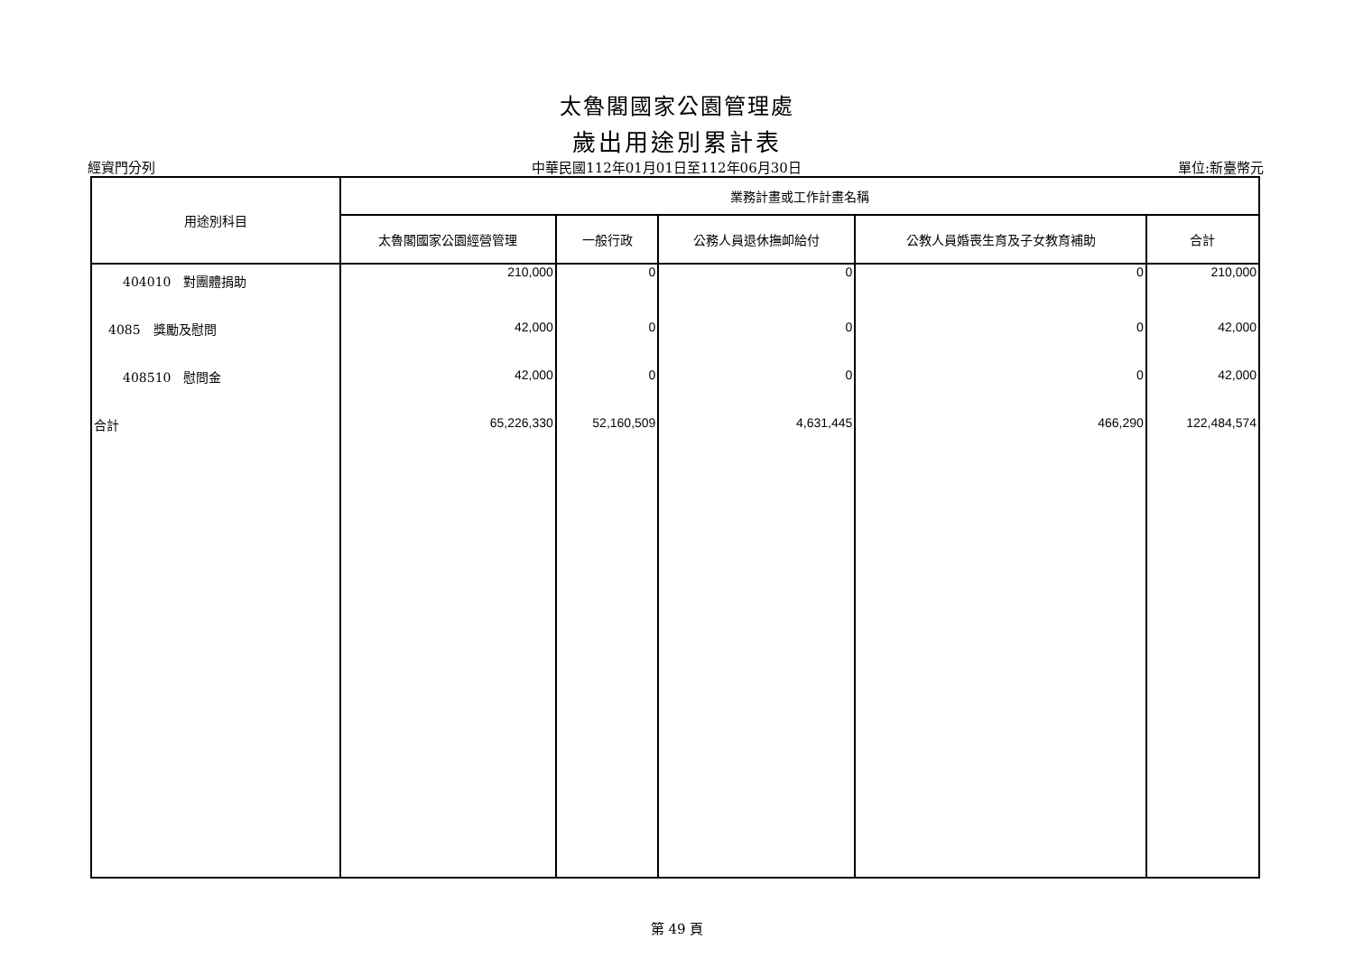太魯閣國家公園管理處
歲出用途別累計表
經資門分列 中華民國112年01月01日至112年06月30日 單位:新臺幣元
| 用途別科目 | 業務計畫或工作計畫名稱 | | | | |
| --- | --- | --- | --- | --- | --- |
| | 太魯閣國家公園經營管理 | 一般行政 | 公務人員退休撫卹給付 | 公教人員婚喪生育及子女教育補助 | 合計 |
| 404010 對團體捐助 | 210,000 | 0 | 0 | 0 | 210,000 |
| 4085 獎勵及慰問 | 42,000 | 0 | 0 | 0 | 42,000 |
| 408510 慰問金 | 42,000 | 0 | 0 | 0 | 42,000 |
| 合計 | 65,226,330 | 52,160,509 | 4,631,445 | 466,290 | 122,484,574 |
第 49 頁